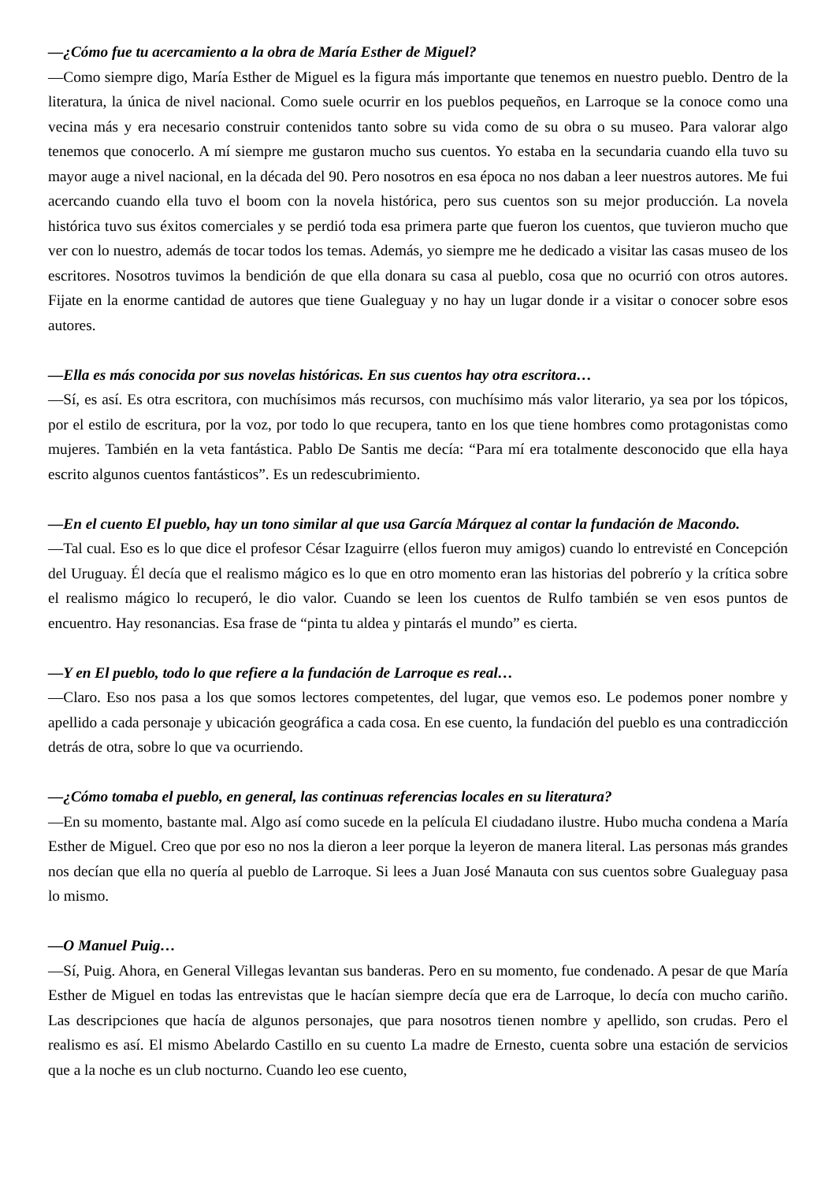—¿Cómo fue tu acercamiento a la obra de María Esther de Miguel?
—Como siempre digo, María Esther de Miguel es la figura más importante que tenemos en nuestro pueblo. Dentro de la literatura, la única de nivel nacional. Como suele ocurrir en los pueblos pequeños, en Larroque se la conoce como una vecina más y era necesario construir contenidos tanto sobre su vida como de su obra o su museo. Para valorar algo tenemos que conocerlo. A mí siempre me gustaron mucho sus cuentos. Yo estaba en la secundaria cuando ella tuvo su mayor auge a nivel nacional, en la década del 90. Pero nosotros en esa época no nos daban a leer nuestros autores. Me fui acercando cuando ella tuvo el boom con la novela histórica, pero sus cuentos son su mejor producción. La novela histórica tuvo sus éxitos comerciales y se perdió toda esa primera parte que fueron los cuentos, que tuvieron mucho que ver con lo nuestro, además de tocar todos los temas. Además, yo siempre me he dedicado a visitar las casas museo de los escritores. Nosotros tuvimos la bendición de que ella donara su casa al pueblo, cosa que no ocurrió con otros autores. Fijate en la enorme cantidad de autores que tiene Gualeguay y no hay un lugar donde ir a visitar o conocer sobre esos autores.
—Ella es más conocida por sus novelas históricas. En sus cuentos hay otra escritora…
—Sí, es así. Es otra escritora, con muchísimos más recursos, con muchísimo más valor literario, ya sea por los tópicos, por el estilo de escritura, por la voz, por todo lo que recupera, tanto en los que tiene hombres como protagonistas como mujeres. También en la veta fantástica. Pablo De Santis me decía: “Para mí era totalmente desconocido que ella haya escrito algunos cuentos fantásticos”. Es un redescubrimiento.
—En el cuento El pueblo, hay un tono similar al que usa García Márquez al contar la fundación de Macondo.
—Tal cual. Eso es lo que dice el profesor César Izaguirre (ellos fueron muy amigos) cuando lo entrevisté en Concepción del Uruguay. Él decía que el realismo mágico es lo que en otro momento eran las historias del pobrerío y la crítica sobre el realismo mágico lo recuperó, le dio valor. Cuando se leen los cuentos de Rulfo también se ven esos puntos de encuentro. Hay resonancias. Esa frase de “pinta tu aldea y pintarás el mundo” es cierta.
—Y en El pueblo, todo lo que refiere a la fundación de Larroque es real…
—Claro. Eso nos pasa a los que somos lectores competentes, del lugar, que vemos eso. Le podemos poner nombre y apellido a cada personaje y ubicación geográfica a cada cosa. En ese cuento, la fundación del pueblo es una contradicción detrás de otra, sobre lo que va ocurriendo.
—¿Cómo tomaba el pueblo, en general, las continuas referencias locales en su literatura?
—En su momento, bastante mal. Algo así como sucede en la película El ciudadano ilustre. Hubo mucha condena a María Esther de Miguel. Creo que por eso no nos la dieron a leer porque la leyeron de manera literal. Las personas más grandes nos decían que ella no quería al pueblo de Larroque. Si lees a Juan José Manauta con sus cuentos sobre Gualeguay pasa lo mismo.
—O Manuel Puig…
—Sí, Puig. Ahora, en General Villegas levantan sus banderas. Pero en su momento, fue condenado. A pesar de que María Esther de Miguel en todas las entrevistas que le hacían siempre decía que era de Larroque, lo decía con mucho cariño. Las descripciones que hacía de algunos personajes, que para nosotros tienen nombre y apellido, son crudas. Pero el realismo es así. El mismo Abelardo Castillo en su cuento La madre de Ernesto, cuenta sobre una estación de servicios que a la noche es un club nocturno. Cuando leo ese cuento,